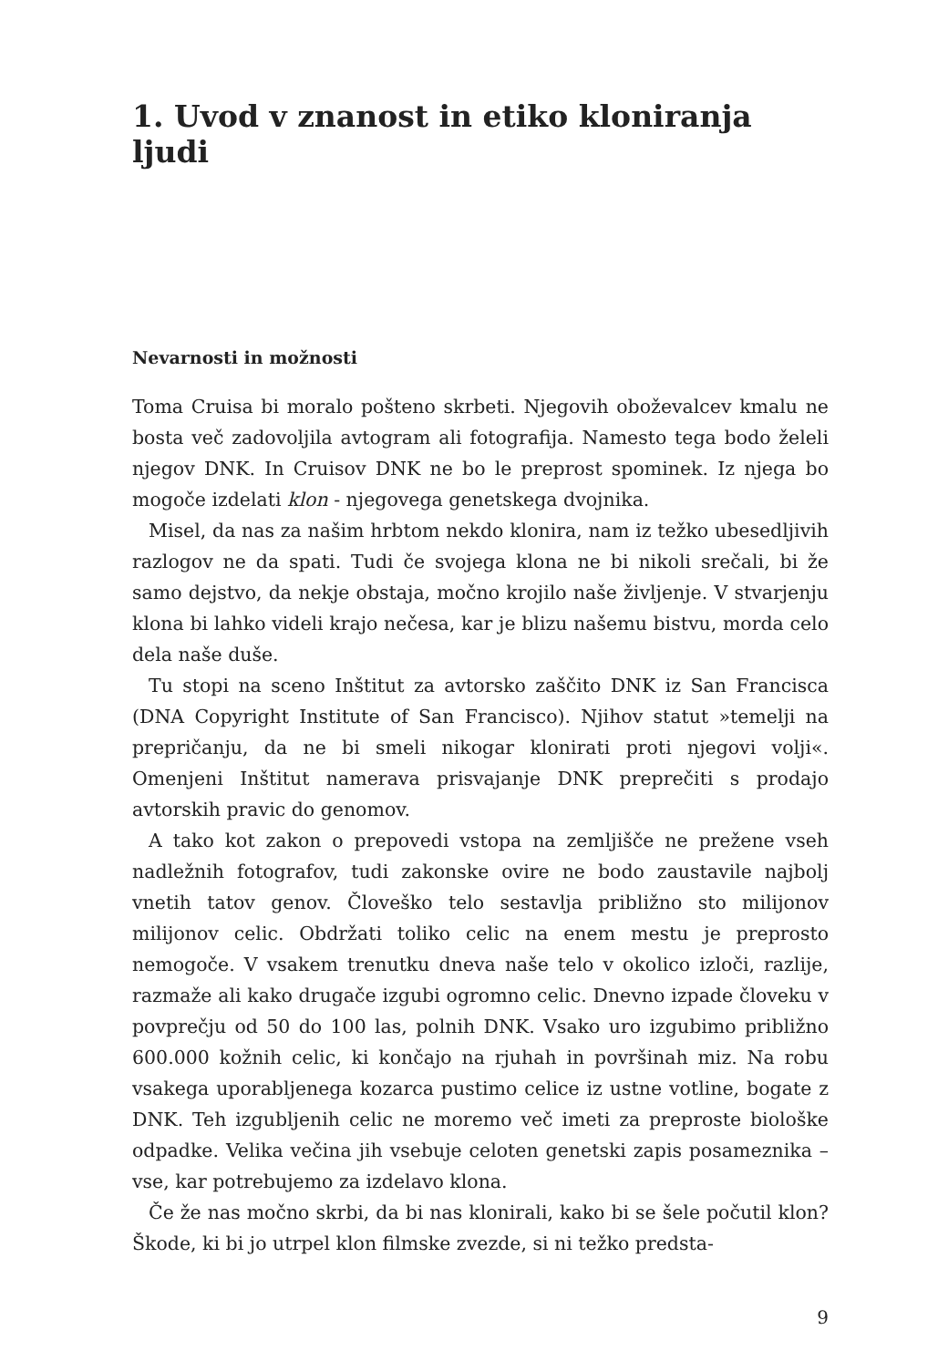1. Uvod v znanost in etiko kloniranja ljudi
Nevarnosti in možnosti
Toma Cruisa bi moralo pošteno skrbeti. Njegovih oboževalcev kmalu ne bosta več zadovoljila avtogram ali fotografija. Namesto tega bodo želeli njegov DNK. In Cruisov DNK ne bo le preprost spominek. Iz njega bo mogoče izdelati klon - njegovega genetskega dvojnika.
Misel, da nas za našim hrbtom nekdo klonira, nam iz težko ubesedljivih razlogov ne da spati. Tudi če svojega klona ne bi nikoli srečali, bi že samo dejstvo, da nekje obstaja, močno krojilo naše življenje. V stvarjenju klona bi lahko videli krajo nečesa, kar je blizu našemu bistvu, morda celo dela naše duše.
Tu stopi na sceno Inštitut za avtorsko zaščito DNK iz San Francisca (DNA Copyright Institute of San Francisco). Njihov statut »temelji na prepričanju, da ne bi smeli nikogar klonirati proti njegovi volji«. Omenjeni Inštitut namerava prisvajanje DNK preprečiti s prodajo avtorskih pravic do genomov.
A tako kot zakon o prepovedi vstopa na zemljišče ne prežene vseh nadležnih fotografov, tudi zakonske ovire ne bodo zaustavile najbolj vnetih tatov genov. Človeško telo sestavlja približno sto milijonov milijonov celic. Obdržati toliko celic na enem mestu je preprosto nemogoče. V vsakem trenutku dneva naše telo v okolico izloči, razlije, razmaže ali kako drugače izgubi ogromno celic. Dnevno izpade človeku v povprečju od 50 do 100 las, polnih DNK. Vsako uro izgubimo približno 600.000 kožnih celic, ki končajo na rjuhah in površinah miz. Na robu vsakega uporabljenega kozarca pustimo celice iz ustne votline, bogate z DNK. Teh izgubljenih celic ne moremo več imeti za preproste biološke odpadke. Velika večina jih vsebuje celoten genetski zapis posameznika – vse, kar potrebujemo za izdelavo klona.
Če že nas močno skrbi, da bi nas klonirali, kako bi se šele počutil klon? Škode, ki bi jo utrpel klon filmske zvezde, si ni težko predsta-
9